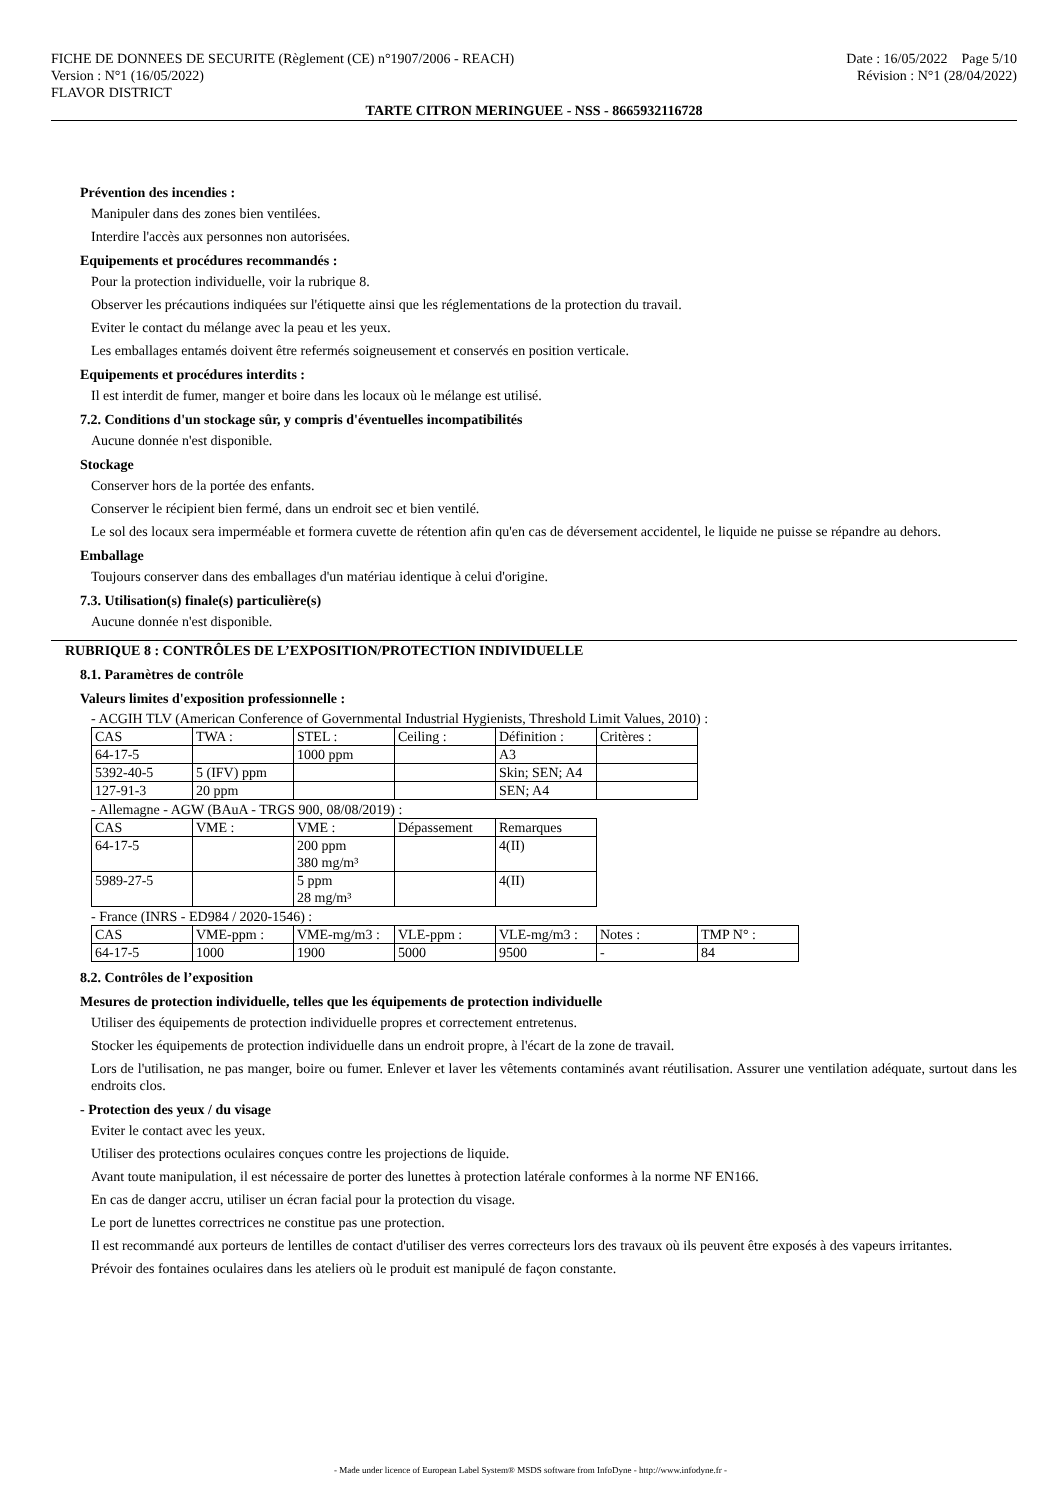FICHE DE DONNEES DE SECURITE (Règlement (CE) n°1907/2006 - REACH)
Version : N°1 (16/05/2022)
FLAVOR DISTRICT
Date : 16/05/2022 Page 5/10
Révision : N°1 (28/04/2022)
TARTE CITRON MERINGUEE - NSS - 8665932116728
Prévention des incendies :
Manipuler dans des zones bien ventilées.
Interdire l'accès aux personnes non autorisées.
Equipements et procédures recommandés :
Pour la protection individuelle, voir la rubrique 8.
Observer les précautions indiquées sur l'étiquette ainsi que les réglementations de la protection du travail.
Eviter le contact du mélange avec la peau et les yeux.
Les emballages entamés doivent être refermés soigneusement et conservés en position verticale.
Equipements et procédures interdits :
Il est interdit de fumer, manger et boire dans les locaux où le mélange est utilisé.
7.2. Conditions d'un stockage sûr, y compris d'éventuelles incompatibilités
Aucune donnée n'est disponible.
Stockage
Conserver hors de la portée des enfants.
Conserver le récipient bien fermé, dans un endroit sec et bien ventilé.
Le sol des locaux sera imperméable et formera cuvette de rétention afin qu'en cas de déversement accidentel, le liquide ne puisse se répandre au dehors.
Emballage
Toujours conserver dans des emballages d'un matériau identique à celui d'origine.
7.3. Utilisation(s) finale(s) particulière(s)
Aucune donnée n'est disponible.
RUBRIQUE 8 : CONTRÔLES DE L’EXPOSITION/PROTECTION INDIVIDUELLE
8.1. Paramètres de contrôle
Valeurs limites d'exposition professionnelle :
- ACGIH TLV (American Conference of Governmental Industrial Hygienists, Threshold Limit Values, 2010) :
| CAS | TWA : | STEL : | Ceiling : | Définition : | Critères : |
| 64-17-5 | | 1000 ppm | | A3 | |
| 5392-40-5 | 5 (IFV) ppm | | | Skin; SEN; A4 | |
| 127-91-3 | 20 ppm | | | SEN; A4 | |
- Allemagne - AGW (BAuA - TRGS 900, 08/08/2019) :
| CAS | VME : | VME : | Dépassement | Remarques |
| 64-17-5 | | 200 ppm 380 mg/m³ | | 4(II) |
| 5989-27-5 | | 5 ppm 28 mg/m³ | | 4(II) |
- France (INRS - ED984 / 2020-1546) :
| CAS | VME-ppm : | VME-mg/m3 : | VLE-ppm : | VLE-mg/m3 : | Notes : | TMP N° : |
| 64-17-5 | 1000 | 1900 | 5000 | 9500 | - | 84 |
8.2. Contrôles de l’exposition
Mesures de protection individuelle, telles que les équipements de protection individuelle
Utiliser des équipements de protection individuelle propres et correctement entretenus.
Stocker les équipements de protection individuelle dans un endroit propre, à l'écart de la zone de travail.
Lors de l'utilisation, ne pas manger, boire ou fumer. Enlever et laver les vêtements contaminés avant réutilisation. Assurer une ventilation adéquate, surtout dans les endroits clos.
- Protection des yeux / du visage
Eviter le contact avec les yeux.
Utiliser des protections oculaires conçues contre les projections de liquide.
Avant toute manipulation, il est nécessaire de porter des lunettes à protection latérale conformes à la norme NF EN166.
En cas de danger accru, utiliser un écran facial pour la protection du visage.
Le port de lunettes correctrices ne constitue pas une protection.
Il est recommandé aux porteurs de lentilles de contact d'utiliser des verres correcteurs lors des travaux où ils peuvent être exposés à des vapeurs irritantes.
Prévoir des fontaines oculaires dans les ateliers où le produit est manipulé de façon constante.
- Made under licence of European Label System® MSDS software from InfoDyne - http://www.infodyne.fr -